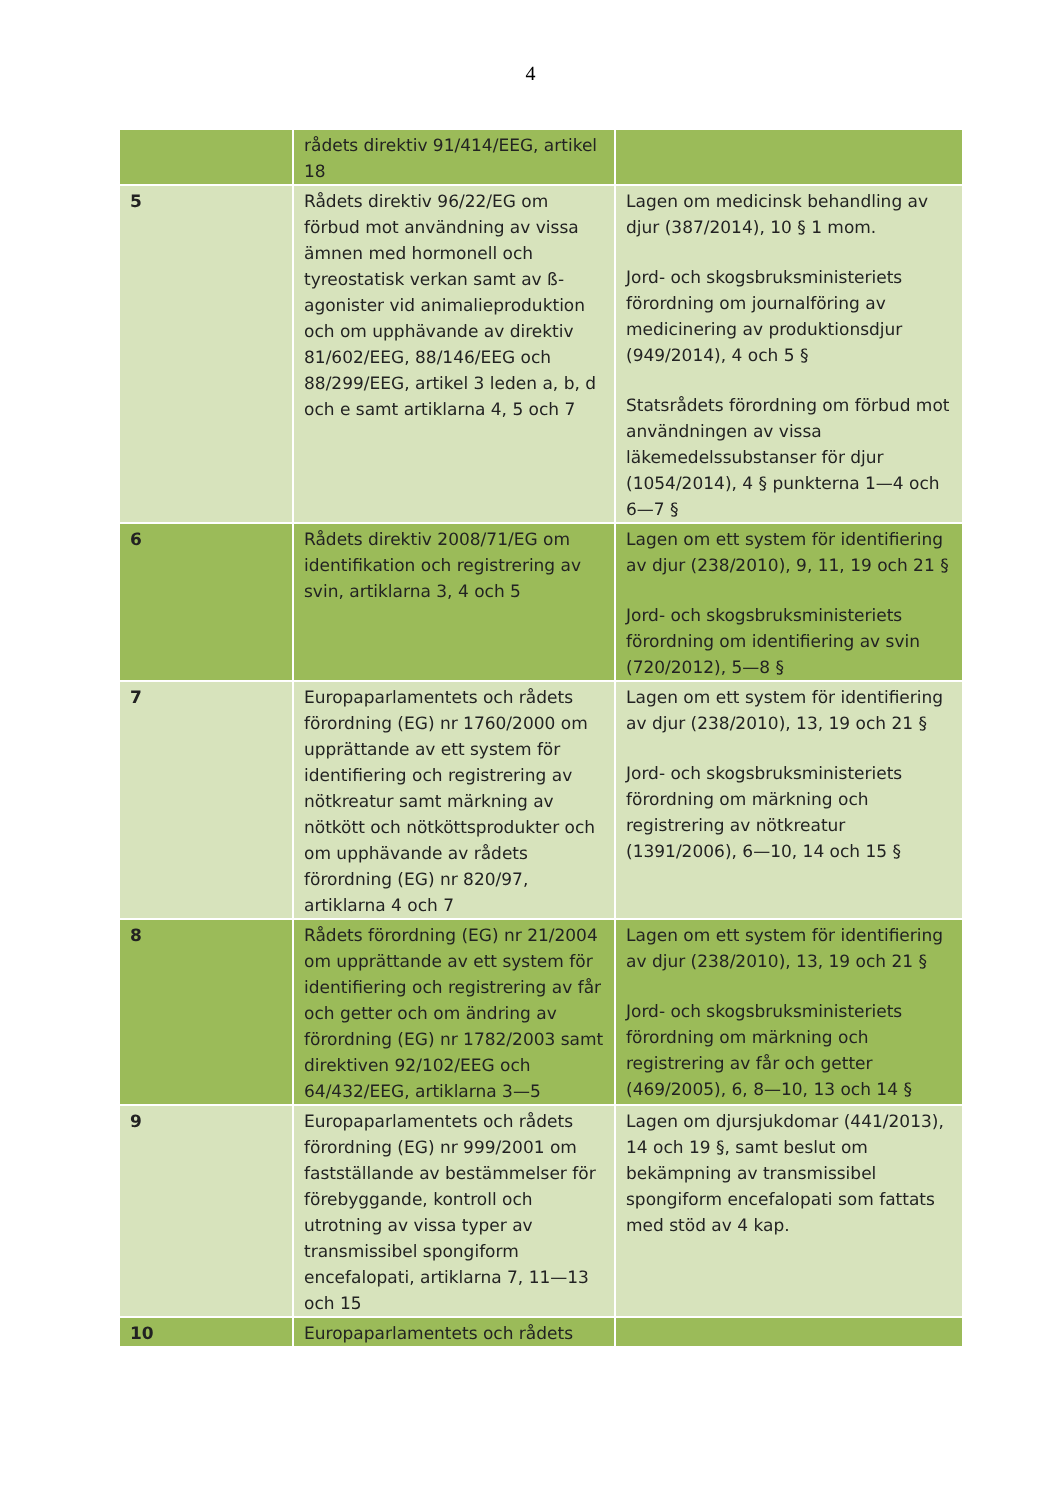4
| | rådets direktiv 91/414/EEG, artikel 18 | |
| 5 | Rådets direktiv 96/22/EG om förbud mot användning av vissa ämnen med hormonell och tyreostatisk verkan samt av ß-agonister vid animalieproduktion och om upphävande av direktiv 81/602/EEG, 88/146/EEG och 88/299/EEG, artikel 3 leden a, b, d och e samt artiklarna 4, 5 och 7 | Lagen om medicinsk behandling av djur (387/2014), 10 § 1 mom. Jord- och skogsbruksministeriets förordning om journalföring av medicinering av produktionsdjur (949/2014), 4 och 5 § Statsrådets förordning om förbud mot användningen av vissa läkemedelssubstanser för djur (1054/2014), 4 § punkterna 1—4 och 6—7 § |
| 6 | Rådets direktiv 2008/71/EG om identifikation och registrering av svin, artiklarna 3, 4 och 5 | Lagen om ett system för identifiering av djur (238/2010), 9, 11, 19 och 21 § Jord- och skogsbruksministeriets förordning om identifiering av svin (720/2012), 5—8 § |
| 7 | Europaparlamentets och rådets förordning (EG) nr 1760/2000 om upprättande av ett system för identifiering och registrering av nötkreatur samt märkning av nötkött och nötköttsprodukter och om upphävande av rådets förordning (EG) nr 820/97, artiklarna 4 och 7 | Lagen om ett system för identifiering av djur (238/2010), 13, 19 och 21 § Jord- och skogsbruksministeriets förordning om märkning och registrering av nötkreatur (1391/2006), 6—10, 14 och 15 § |
| 8 | Rådets förordning (EG) nr 21/2004 om upprättande av ett system för identifiering och registrering av får och getter och om ändring av förordning (EG) nr 1782/2003 samt direktiven 92/102/EEG och 64/432/EEG, artiklarna 3—5 | Lagen om ett system för identifiering av djur (238/2010), 13, 19 och 21 § Jord- och skogsbruksministeriets förordning om märkning och registrering av får och getter (469/2005), 6, 8—10, 13 och 14 § |
| 9 | Europaparlamentets och rådets förordning (EG) nr 999/2001 om fastställande av bestämmelser för förebyggande, kontroll och utrotning av vissa typer av transmissibel spongiform encefalopati, artiklarna 7, 11—13 och 15 | Lagen om djursjukdomar (441/2013), 14 och 19 §, samt beslut om bekämpning av transmissibel spongiform encefalopati som fattats med stöd av 4 kap. |
| 10 | Europaparlamentets och rådets | |